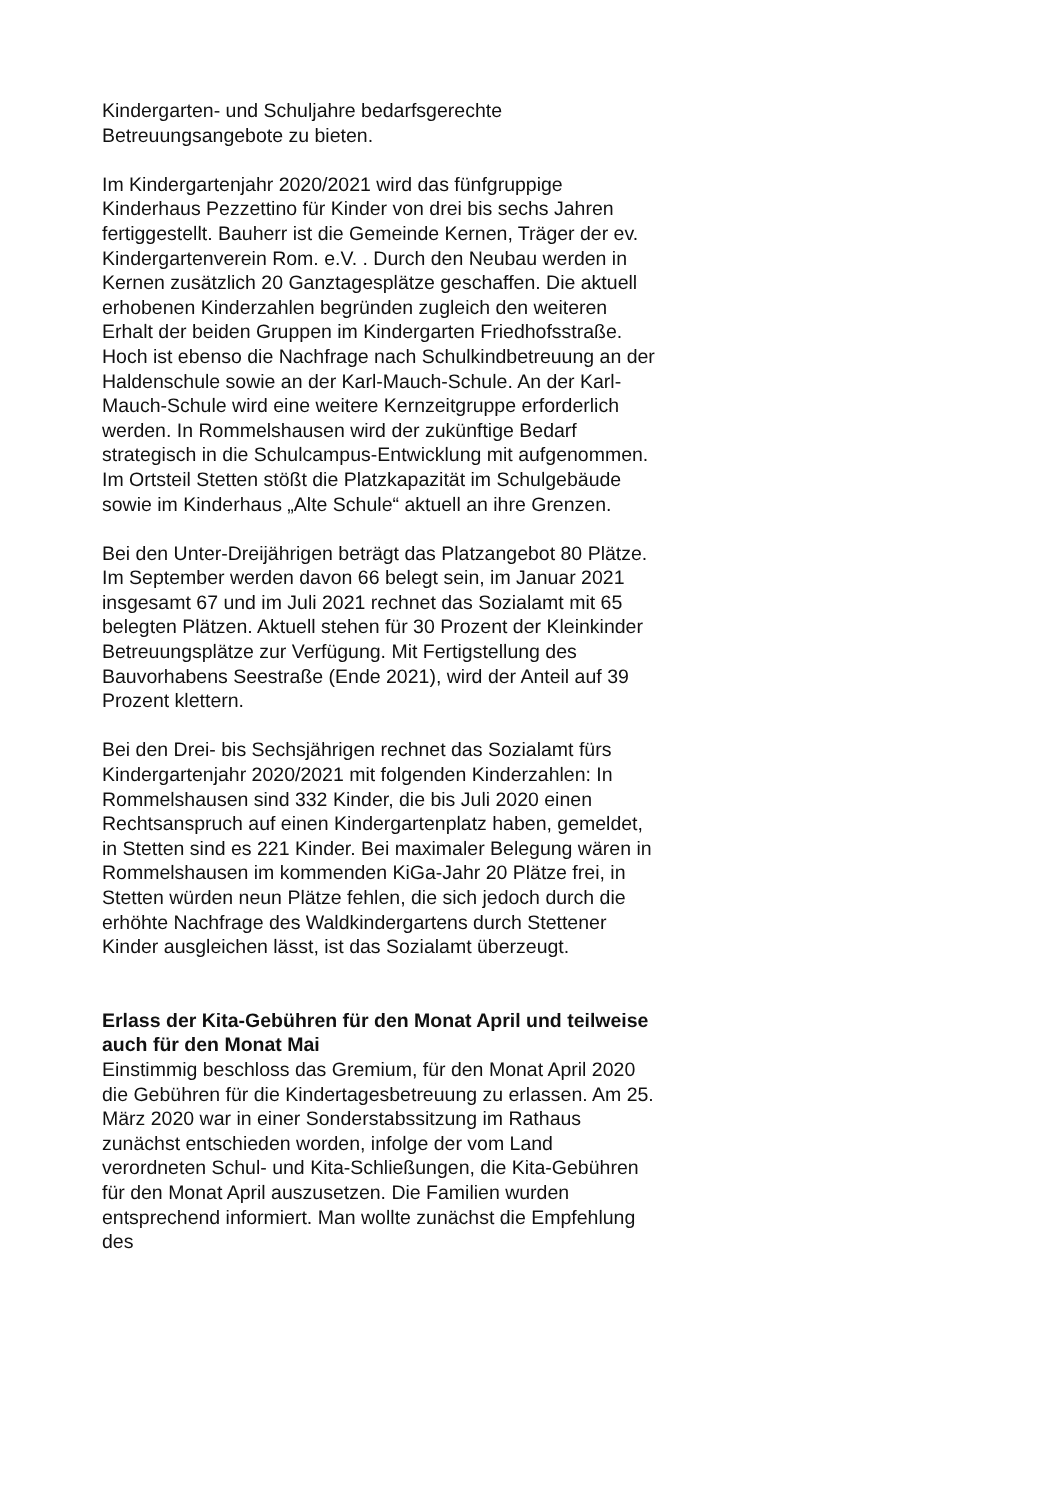Kindergarten- und Schuljahre bedarfsgerechte Betreuungsangebote zu bieten.
Im Kindergartenjahr 2020/2021 wird das fünfgruppige Kinderhaus Pezzettino für Kinder von drei bis sechs Jahren fertiggestellt. Bauherr ist die Gemeinde Kernen, Träger der ev. Kindergartenverein Rom. e.V. . Durch den Neubau werden in Kernen zusätzlich 20 Ganztagesplätze geschaffen. Die aktuell erhobenen Kinderzahlen begründen zugleich den weiteren Erhalt der beiden Gruppen im Kindergarten Friedhofsstraße. Hoch ist ebenso die Nachfrage nach Schulkindbetreuung an der Haldenschule sowie an der Karl-Mauch-Schule. An der Karl-Mauch-Schule wird eine weitere Kernzeitgruppe erforderlich werden. In Rommelshausen wird der zukünftige Bedarf strategisch in die Schulcampus-Entwicklung mit aufgenommen. Im Ortsteil Stetten stößt die Platzkapazität im Schulgebäude sowie im Kinderhaus „Alte Schule“ aktuell an ihre Grenzen.
Bei den Unter-Dreijährigen beträgt das Platzangebot 80 Plätze. Im September werden davon 66 belegt sein, im Januar 2021 insgesamt 67 und im Juli 2021 rechnet das Sozialamt mit 65 belegten Plätzen. Aktuell stehen für 30 Prozent der Kleinkinder Betreuungsplätze zur Verfügung. Mit Fertigstellung des Bauvorhabens Seestraße (Ende 2021), wird der Anteil auf 39 Prozent klettern.
Bei den Drei- bis Sechsjährigen rechnet das Sozialamt fürs Kindergartenjahr 2020/2021 mit folgenden Kinderzahlen: In Rommelshausen sind 332 Kinder, die bis Juli 2020 einen Rechtsanspruch auf einen Kindergartenplatz haben, gemeldet, in Stetten sind es 221 Kinder. Bei maximaler Belegung wären in Rommelshausen im kommenden KiGa-Jahr 20 Plätze frei, in Stetten würden neun Plätze fehlen, die sich jedoch durch die erhöhte Nachfrage des Waldkindergartens durch Stettener Kinder ausgleichen lässt, ist das Sozialamt überzeugt.
Erlass der Kita-Gebühren für den Monat April und teilweise auch für den Monat Mai
Einstimmig beschloss das Gremium, für den Monat April 2020 die Gebühren für die Kindertagesbetreuung zu erlassen. Am 25. März 2020 war in einer Sonderstabssitzung im Rathaus zunächst entschieden worden, infolge der vom Land verordneten Schul- und Kita-Schließungen, die Kita-Gebühren für den Monat April auszusetzen. Die Familien wurden entsprechend informiert. Man wollte zunächst die Empfehlung des